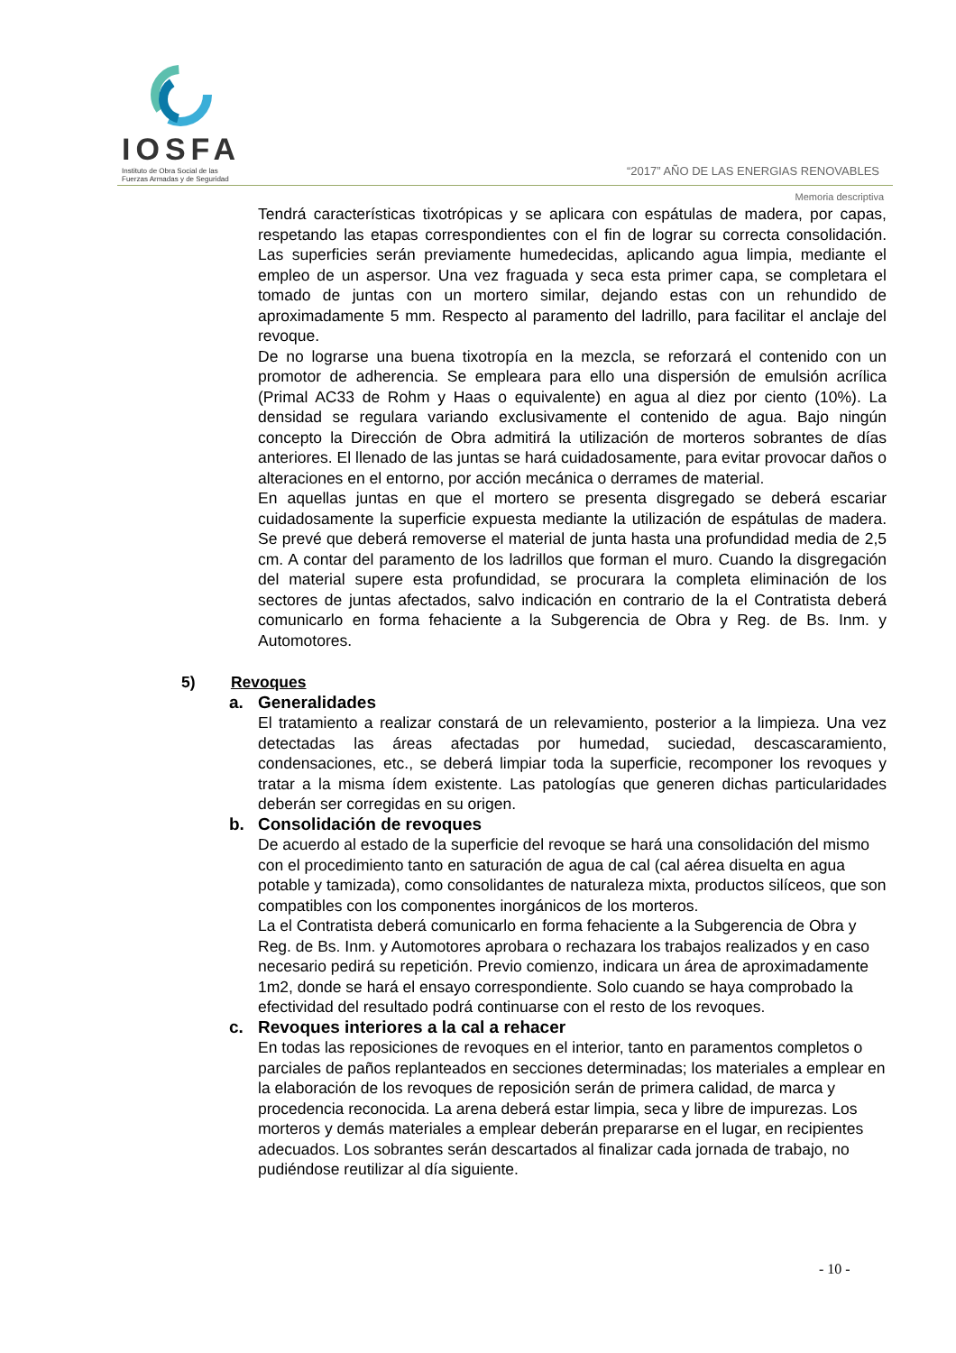IOSFA
Instituto de Obra Social de las
Fuerzas Armadas y de Seguridad
“2017” AÑO DE LAS ENERGIAS RENOVABLES
Memoria descriptiva
Tendrá características tixotrópicas y se aplicara con espátulas de madera, por capas, respetando las etapas correspondientes con el fin de lograr su correcta consolidación. Las superficies serán previamente humedecidas, aplicando agua limpia, mediante el empleo de un aspersor. Una vez fraguada y seca esta primer capa, se completara el tomado de juntas con un mortero similar, dejando estas con un rehundido de aproximadamente 5 mm. Respecto al paramento del ladrillo, para facilitar el anclaje del revoque.
De no lograrse una buena tixotropía en la mezcla, se reforzará el contenido con un promotor de adherencia. Se empleara para ello una dispersión de emulsión acrílica (Primal AC33 de Rohm y Haas o equivalente) en agua al diez por ciento (10%). La densidad se regulara variando exclusivamente el contenido de agua. Bajo ningún concepto la Dirección de Obra admitirá la utilización de morteros sobrantes de días anteriores. El llenado de las juntas se hará cuidadosamente, para evitar provocar daños o alteraciones en el entorno, por acción mecánica o derrames de material.
En aquellas juntas en que el mortero se presenta disgregado se deberá escariar cuidadosamente la superficie expuesta mediante la utilización de espátulas de madera. Se prevé que deberá removerse el material de junta hasta una profundidad media de 2,5 cm. A contar del paramento de los ladrillos que forman el muro. Cuando la disgregación del material supere esta profundidad, se procurara la completa eliminación de los sectores de juntas afectados, salvo indicación en contrario de la el Contratista deberá comunicarlo en forma fehaciente a la Subgerencia de Obra y Reg. de Bs. Inm. y Automotores.
5) Revoques
a. Generalidades
El tratamiento a realizar constará de un relevamiento, posterior a la limpieza. Una vez detectadas las áreas afectadas por humedad, suciedad, descascaramiento, condensaciones, etc., se deberá limpiar toda la superficie, recomponer los revoques y tratar a la misma ídem existente. Las patologías que generen dichas particularidades deberán ser corregidas en su origen.
b. Consolidación de revoques
De acuerdo al estado de la superficie del revoque se hará una consolidación del mismo con el procedimiento tanto en saturación de agua de cal (cal aérea disuelta en agua potable y tamizada), como consolidantes de naturaleza mixta, productos silíceos, que son compatibles con los componentes inorgánicos de los morteros.
La el Contratista deberá comunicarlo en forma fehaciente a la Subgerencia de Obra y Reg. de Bs. Inm. y Automotores aprobara o rechazara los trabajos realizados y en caso necesario pedirá su repetición. Previo comienzo, indicara un área de aproximadamente 1m2, donde se hará el ensayo correspondiente. Solo cuando se haya comprobado la efectividad del resultado podrá continuarse con el resto de los revoques.
c. Revoques interiores a la cal a rehacer
En todas las reposiciones de revoques en el interior, tanto en paramentos completos o parciales de paños replanteados en secciones determinadas; los materiales a emplear en la elaboración de los revoques de reposición serán de primera calidad, de marca y procedencia reconocida. La arena deberá estar limpia, seca y libre de impurezas. Los morteros y demás materiales a emplear deberán prepararse en el lugar, en recipientes adecuados. Los sobrantes serán descartados al finalizar cada jornada de trabajo, no pudiéndose reutilizar al día siguiente.
- 10 -